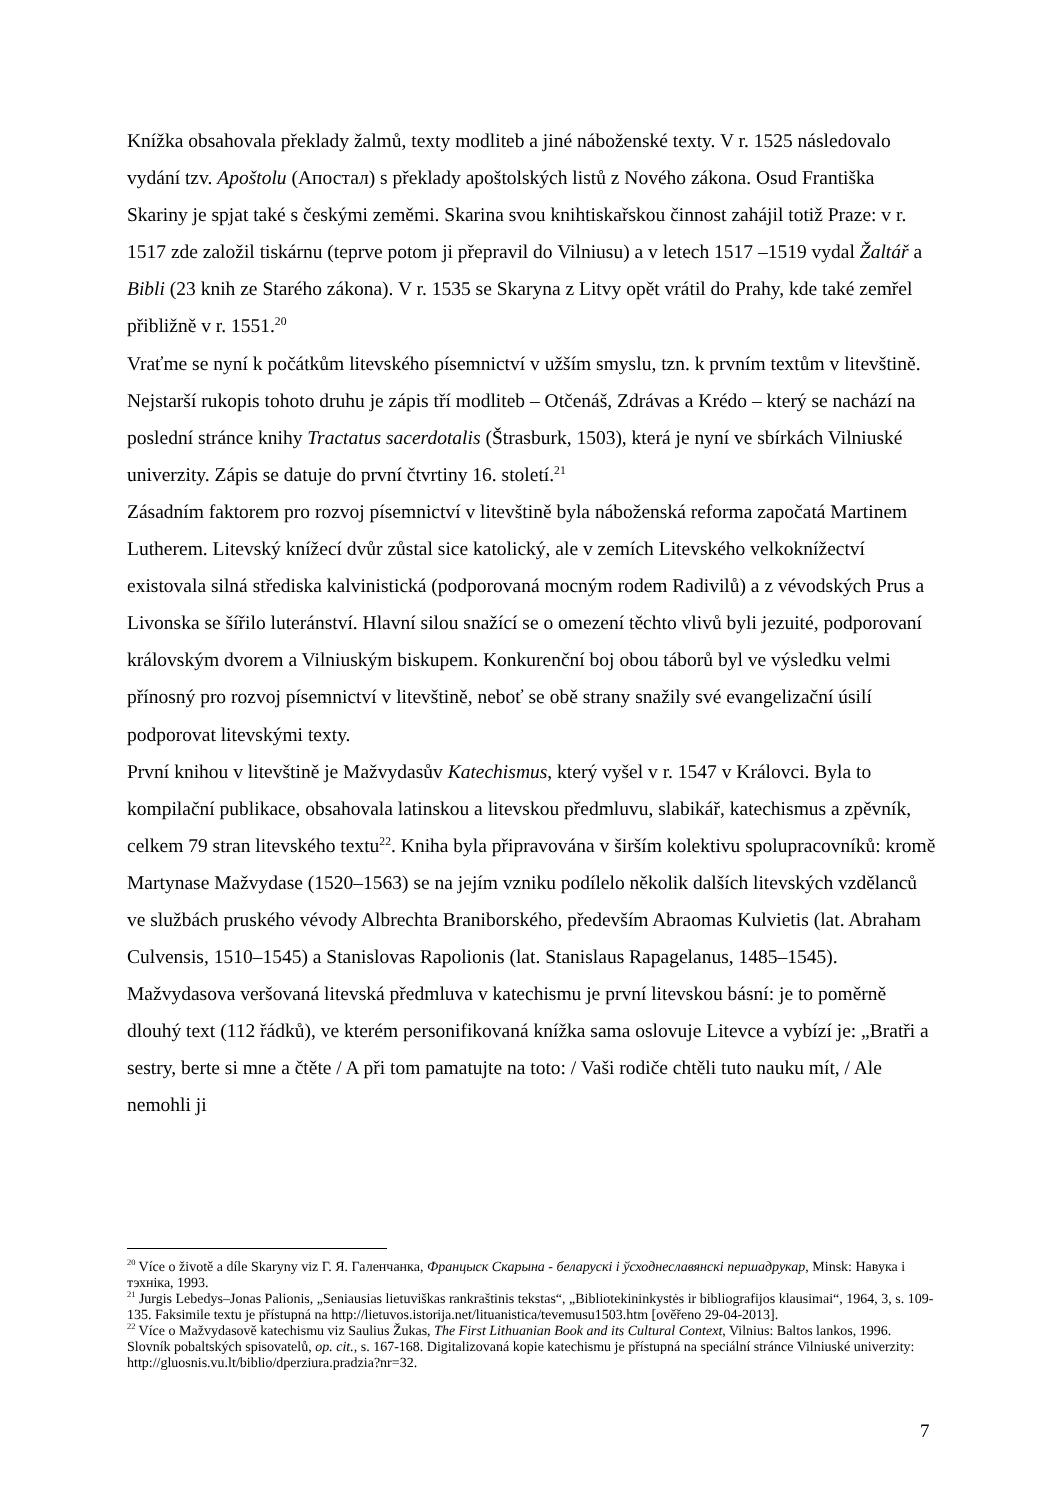Knížka obsahovala překlady žalmů, texty modliteb a jiné náboženské texty. V r. 1525 následovalo vydání tzv. Apoštolu (Апостал) s překlady apoštolských listů z Nového zákona. Osud Františka Skariny je spjat také s českými zeměmi. Skarina svou knihtiskařskou činnost zahájil totiž Praze: v r. 1517 zde založil tiskárnu (teprve potom ji přepravil do Vilniusu) a v letech 1517 –1519 vydal Žaltář a Bibli (23 knih ze Starého zákona). V r. 1535 se Skaryna z Litvy opět vrátil do Prahy, kde také zemřel přibližně v r. 1551.<sup>20</sup>
Vraťme se nyní k počátkům litevského písemnictví v užším smyslu, tzn. k prvním textům v litevštině. Nejstarší rukopis tohoto druhu je zápis tří modliteb – Otčenáš, Zdrávas a Krédo – který se nachází na poslední stránce knihy Tractatus sacerdotalis (Štrasburk, 1503), která je nyní ve sbírkách Vilniuské univerzity. Zápis se datuje do první čtvrtiny 16. století.<sup>21</sup>
Zásadním faktorem pro rozvoj písemnictví v litevštině byla náboženská reforma započatá Martinem Lutherem. Litevský knížecí dvůr zůstal sice katolický, ale v zemích Litevského velkoknížectví existovala silná střediska kalvinistická (podporovaná mocným rodem Radivilů) a z vévodských Prus a Livonska se šířilo luteránství. Hlavní silou snažící se o omezení těchto vlivů byli jezuité, podporovaní královským dvorem a Vilniuským biskupem. Konkurenční boj obou táborů byl ve výsledku velmi přínosný pro rozvoj písemnictví v litevštině, neboť se obě strany snažily své evangelizační úsilí podporovat litevskými texty.
První knihou v litevštině je Mažvydasův Katechismus, který vyšel v r. 1547 v Královci. Byla to kompilační publikace, obsahovala latinskou a litevskou předmluvu, slabikář, katechismus a zpěvník, celkem 79 stran litevského textu<sup>22</sup>. Kniha byla připravována v širším kolektivu spolupracovníků: kromě Martynase Mažvydase (1520–1563) se na jejím vzniku podílelo několik dalších litevských vzdělanců ve službách pruského vévody Albrechta Braniborského, především Abraomas Kulvietis (lat. Abraham Culvensis, 1510–1545) a Stanislovas Rapolionis (lat. Stanislaus Rapagelanus, 1485–1545). Mažvydasova veršovaná litevská předmluva v katechismu je první litevskou básní: je to poměrně dlouhý text (112 řádků), ve kterém personifikovaná knížka sama oslovuje Litevce a vybízí je: „Bratři a sestry, berte si mne a čtěte / A při tom pamatujte na toto: / Vaši rodiče chtěli tuto nauku mít, / Ale nemohli ji
<sup>20</sup> Více o životě a díle Skaryny viz Г. Я. Галенчанка, Францыск Скарына - беларускі і ўсходнеславянскі першадрукар, Minsk: Навука і тэхніка, 1993.
<sup>21</sup> Jurgis Lebedys–Jonas Palionis, „Seniausias lietuviškas rankraštinis tekstas“, „Bibliotekininkystės ir bibliografijos klausimai“, 1964, 3, s. 109-135. Faksimile textu je přístupná na http://lietuvos.istorija.net/lituanistica/tevemusu1503.htm [ověřeno 29-04-2013].
<sup>22</sup> Více o Mažvydasově katechismu viz Saulius Žukas, The First Lithuanian Book and its Cultural Context, Vilnius: Baltos lankos, 1996. Slovník pobaltských spisovatelů, op. cit., s. 167-168. Digitalizovaná kopie katechismu je přístupná na speciální stránce Vilniuské univerzity: http://gluosnis.vu.lt/biblio/dperziura.pradzia?nr=32.
7